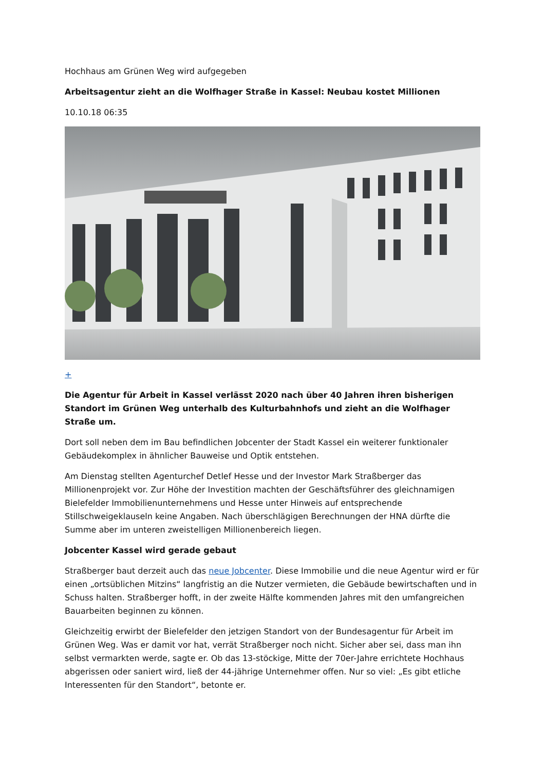Hochhaus am Grünen Weg wird aufgegeben
Arbeitsagentur zieht an die Wolfhager Straße in Kassel: Neubau kostet Millionen
10.10.18 06:35
+
Die Agentur für Arbeit in Kassel verlässt 2020 nach über 40 Jahren ihren bisherigen Standort im Grünen Weg unterhalb des Kulturbahnhofs und zieht an die Wolfhager Straße um.
Dort soll neben dem im Bau befindlichen Jobcenter der Stadt Kassel ein weiterer funktionaler Gebäudekomplex in ähnlicher Bauweise und Optik entstehen.
Am Dienstag stellten Agenturchef Detlef Hesse und der Investor Mark Straßberger das Millionenprojekt vor. Zur Höhe der Investition machten der Geschäftsführer des gleichnamigen Bielefelder Immobilienunternehmens und Hesse unter Hinweis auf entsprechende Stillschweigeklauseln keine Angaben. Nach überschlägigen Berechnungen der HNA dürfte die Summe aber im unteren zweistelligen Millionenbereich liegen.
Jobcenter Kassel wird gerade gebaut
Straßberger baut derzeit auch das neue Jobcenter. Diese Immobilie und die neue Agentur wird er für einen „ortsüblichen Mitzins“ langfristig an die Nutzer vermieten, die Gebäude bewirtschaften und in Schuss halten. Straßberger hofft, in der zweite Hälfte kommenden Jahres mit den umfangreichen Bauarbeiten beginnen zu können.
Gleichzeitig erwirbt der Bielefelder den jetzigen Standort von der Bundesagentur für Arbeit im Grünen Weg. Was er damit vor hat, verrät Straßberger noch nicht. Sicher aber sei, dass man ihn selbst vermarkten werde, sagte er. Ob das 13-stöckige, Mitte der 70er-Jahre errichtete Hochhaus abgerissen oder saniert wird, ließ der 44-jährige Unternehmer offen. Nur so viel: „Es gibt etliche Interessenten für den Standort“, betonte er.